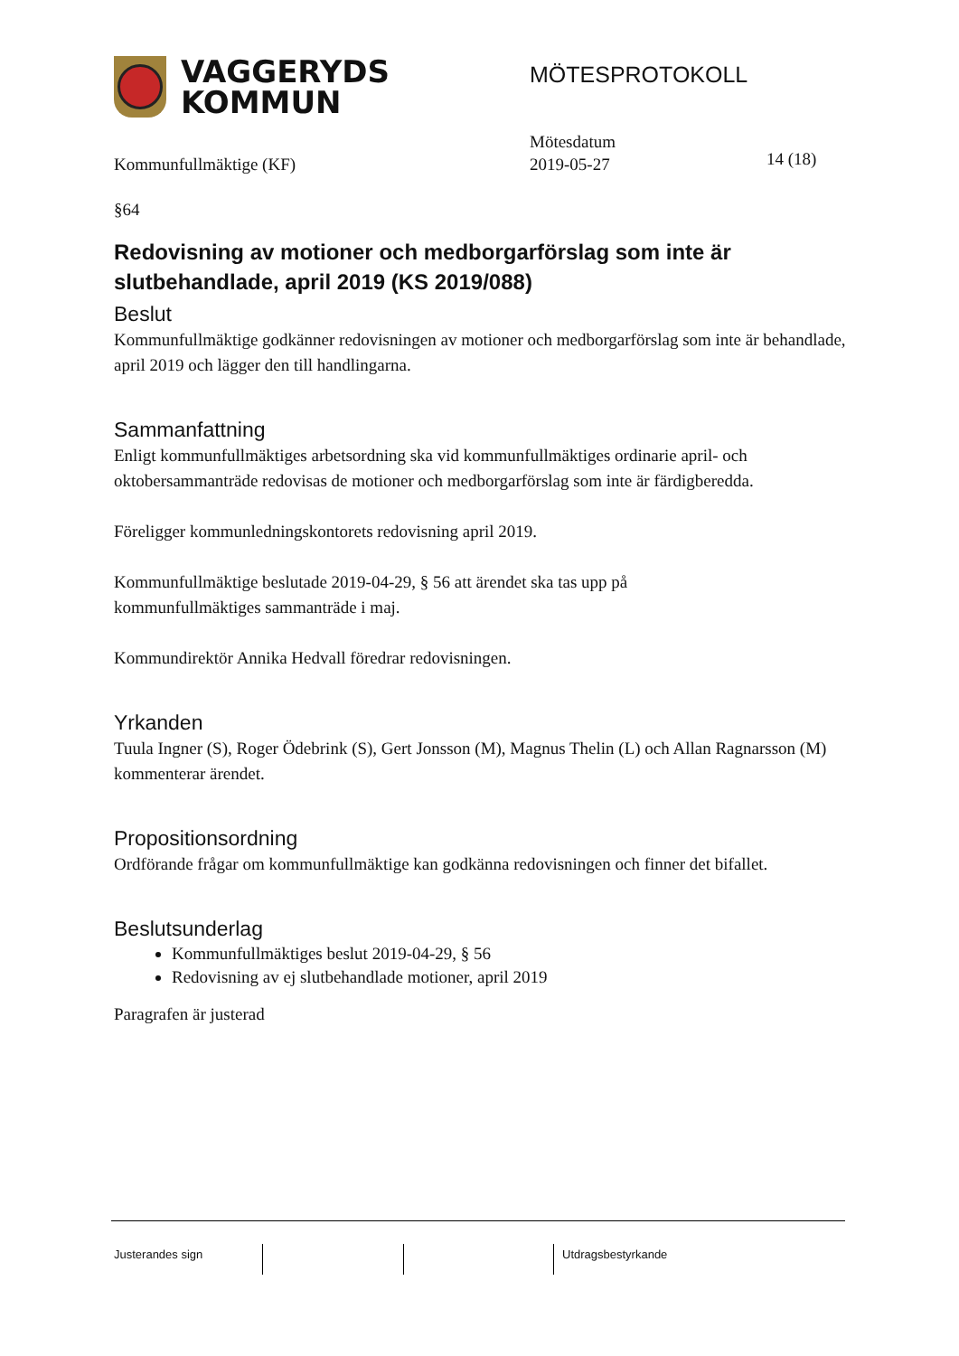VAGGERYDS
KOMMUN
MÖTESPROTOKOLL
Kommunfullmäktige (KF)
Mötesdatum
2019-05-27
14 (18)
§64
Redovisning av motioner och medborgarförslag som inte är slutbehandlade, april 2019 (KS 2019/088)
Beslut
Kommunfullmäktige godkänner redovisningen av motioner och medborgarförslag som inte är behandlade, april 2019 och lägger den till handlingarna.
Sammanfattning
Enligt kommunfullmäktiges arbetsordning ska vid kommunfullmäktiges ordinarie april- och oktobersammanträde redovisas de motioner och medborgarförslag som inte är färdigberedda.
Föreligger kommunledningskontorets redovisning april 2019.
Kommunfullmäktige beslutade 2019-04-29, § 56 att ärendet ska tas upp på
kommunfullmäktiges sammanträde i maj.
Kommundirektör Annika Hedvall föredrar redovisningen.
Yrkanden
Tuula Ingner (S), Roger Ödebrink (S), Gert Jonsson (M), Magnus Thelin (L) och Allan Ragnarsson (M) kommenterar ärendet.
Propositionsordning
Ordförande frågar om kommunfullmäktige kan godkänna redovisningen och finner det bifallet.
Beslutsunderlag
Kommunfullmäktiges beslut 2019-04-29, § 56
Redovisning av ej slutbehandlade motioner, april 2019
Paragrafen är justerad
Justerandes sign Utdragsbestyrkande